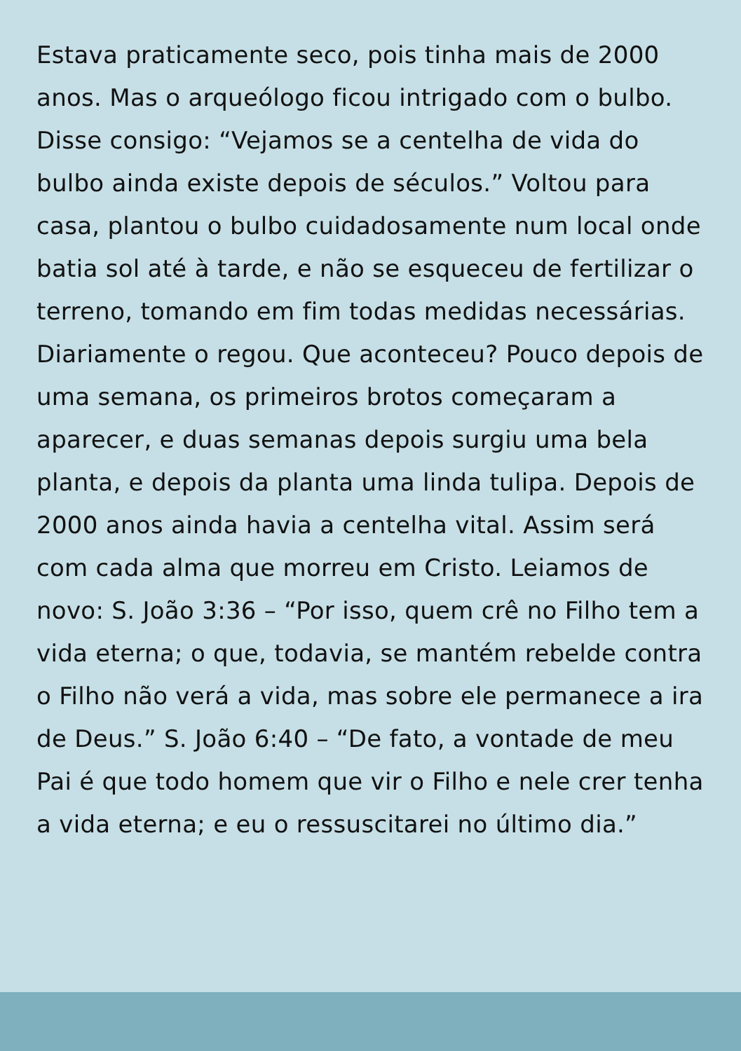Estava praticamente seco, pois tinha mais de 2000 anos. Mas o arqueólogo ficou intrigado com o bulbo. Disse consigo: “Vejamos se a centelha de vida do bulbo ainda existe depois de séculos.” Voltou para casa, plantou o bulbo cuidadosamente num local onde batia sol até à tarde, e não se esqueceu de fertilizar o terreno, tomando em fim todas medidas necessárias. Diariamente o regou. Que aconteceu? Pouco depois de uma semana, os primeiros brotos começaram a aparecer, e duas semanas depois surgiu uma bela planta, e depois da planta uma linda tulipa. Depois de 2000 anos ainda havia a centelha vital. Assim será com cada alma que morreu em Cristo. Leiamos de novo: S. João 3:36 – “Por isso, quem crê no Filho tem a vida eterna; o que, todavia, se mantém rebelde contra o Filho não verá a vida, mas sobre ele permanece a ira de Deus.” S. João 6:40 – “De fato, a vontade de meu Pai é que todo homem que vir o Filho e nele crer tenha a vida eterna; e eu o ressuscitarei no último dia.”